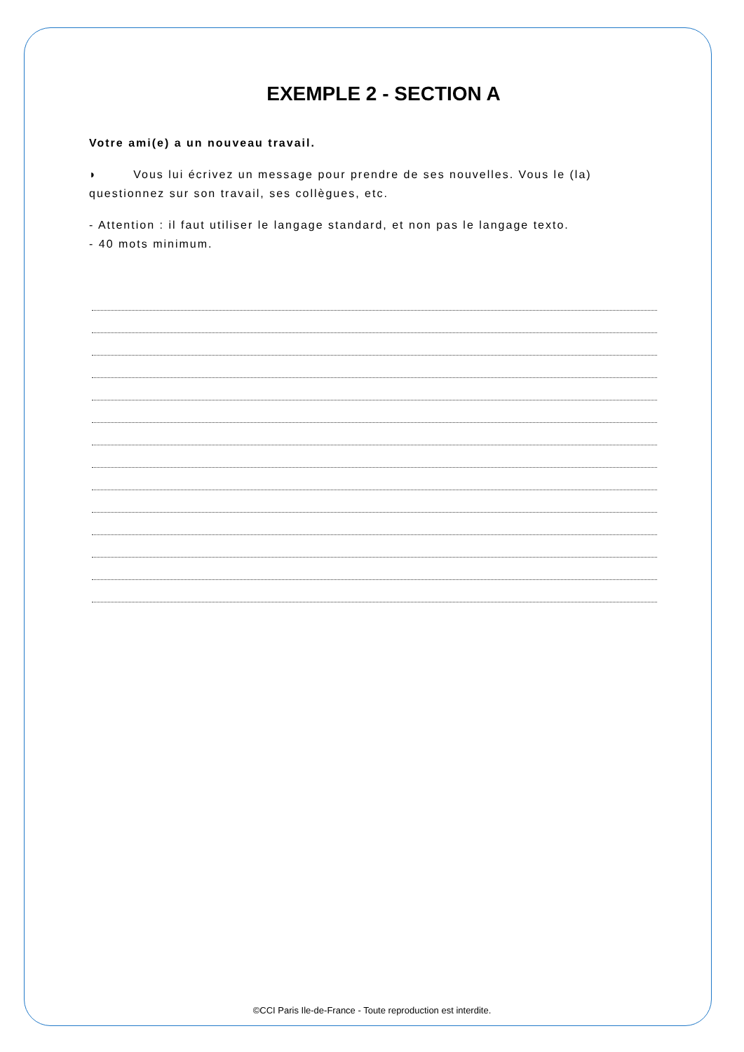EXEMPLE 2 - SECTION A
Votre ami(e) a un nouveau travail.
◗ Vous lui écrivez un message pour prendre de ses nouvelles. Vous le (la) questionnez sur son travail, ses collègues, etc.
- Attention : il faut utiliser le langage standard, et non pas le langage texto.
- 40 mots minimum.
©CCI Paris Ile-de-France - Toute reproduction est interdite.